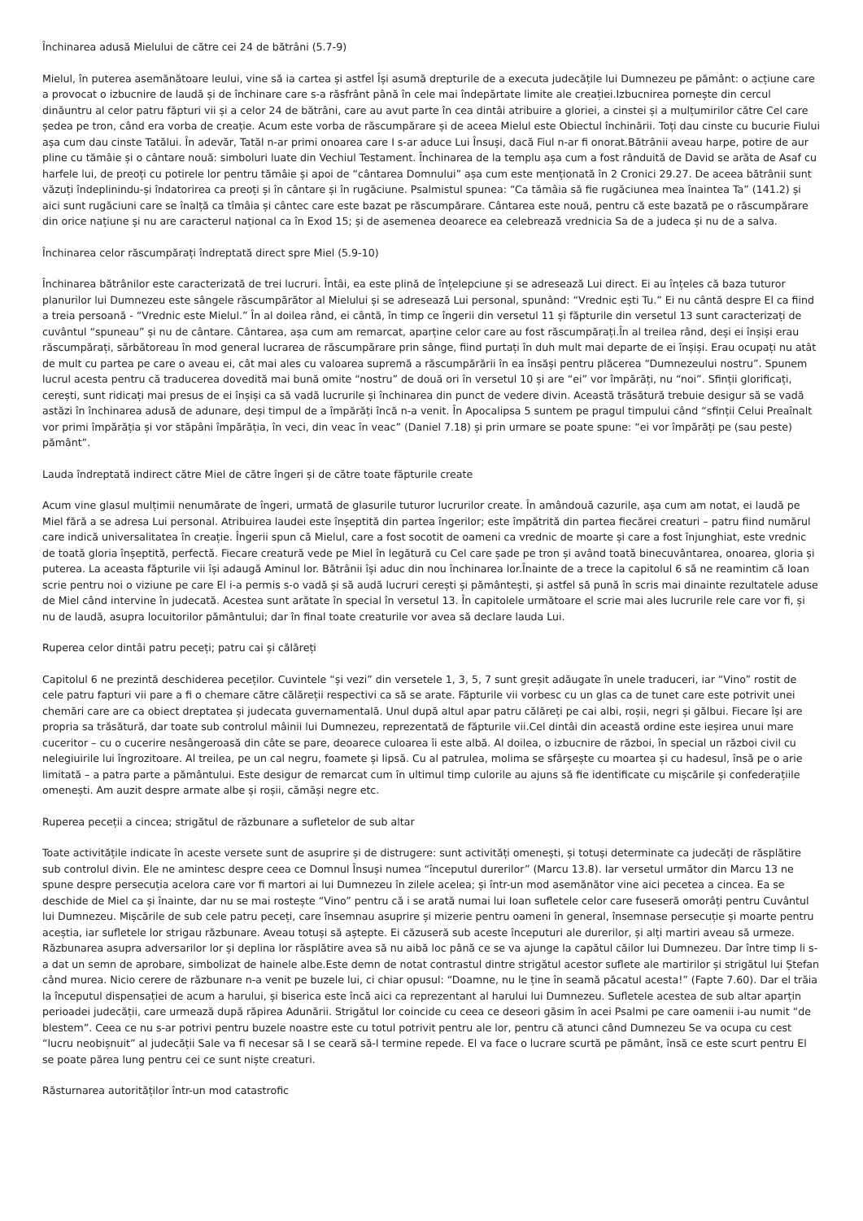Închinarea adusă Mielului de către cei 24 de bătrâni (5.7-9)
Mielul, în puterea asemănătoare leului, vine să ia cartea și astfel Își asumă drepturile de a executa judecățile lui Dumnezeu pe pământ: o acțiune care a provocat o izbucnire de laudă și de închinare care s-a răsfrânt până în cele mai îndepărtate limite ale creației.Izbucnirea pornește din cercul dinăuntru al celor patru făpturi vii și a celor 24 de bătrâni, care au avut parte în cea dintâi atribuire a gloriei, a cinstei și a mulțumirilor către Cel care ședea pe tron, când era vorba de creație. Acum este vorba de răscumpărare și de aceea Mielul este Obiectul închinării. Toți dau cinste cu bucurie Fiului așa cum dau cinste Tatălui. În adevăr, Tatăl n-ar primi onoarea care I s-ar aduce Lui Însuși, dacă Fiul n-ar fi onorat.Bătrânii aveau harpe, potire de aur pline cu tămâie și o cântare nouă: simboluri luate din Vechiul Testament. Închinarea de la templu așa cum a fost rânduită de David se arăta de Asaf cu harfele lui, de preoți cu potirele lor pentru tămâie și apoi de “cântarea Domnului” așa cum este menționată în 2 Cronici 29.27. De aceea bătrânii sunt văzuți îndeplinindu-și îndatorirea ca preoți și în cântare și în rugăciune. Psalmistul spunea: “Ca tămâia să fie rugăciunea mea înaintea Ta” (141.2) și aici sunt rugăciuni care se înalță ca tîmâia și cântec care este bazat pe răscumpărare. Cântarea este nouă, pentru că este bazată pe o răscumpărare din orice națiune și nu are caracterul național ca în Exod 15; și de asemenea deoarece ea celebrează vrednicia Sa de a judeca și nu de a salva.
Închinarea celor răscumpărați îndreptată direct spre Miel (5.9-10)
Închinarea bătrânilor este caracterizată de trei lucruri. Întâi, ea este plină de înțelepciune și se adresează Lui direct. Ei au înțeles că baza tuturor planurilor lui Dumnezeu este sângele răscumpărător al Mielului și se adresează Lui personal, spunând: “Vrednic ești Tu.” Ei nu cântă despre El ca fiind a treia persoană - “Vrednic este Mielul.” În al doilea rând, ei cântă, în timp ce îngerii din versetul 11 și făpturile din versetul 13 sunt caracterizați de cuvântul “spuneau” și nu de cântare. Cântarea, așa cum am remarcat, aparține celor care au fost răscumpărați.În al treilea rând, deși ei înșiși erau răscumpărați, sărbătoreau în mod general lucrarea de răscumpărare prin sânge, fiind purtați în duh mult mai departe de ei înșiși. Erau ocupați nu atât de mult cu partea pe care o aveau ei, cât mai ales cu valoarea supremă a răscumpărării în ea însăși pentru plăcerea “Dumnezeului nostru”. Spunem lucrul acesta pentru că traducerea dovedită mai bună omite “nostru” de două ori în versetul 10 și are “ei” vor împărăți, nu “noi”. Sfinții glorificați, cerești, sunt ridicați mai presus de ei înșiși ca să vadă lucrurile și închinarea din punct de vedere divin. Această trăsătură trebuie desigur să se vadă astăzi în închinarea adusă de adunare, deși timpul de a împărăți încă n-a venit. În Apocalipsa 5 suntem pe pragul timpului când “sfinții Celui Preaînalt vor primi împărăția și vor stăpâni împărăția, în veci, din veac în veac” (Daniel 7.18) și prin urmare se poate spune: “ei vor împărăți pe (sau peste) pământ”.
Lauda îndreptată indirect către Miel de către îngeri și de către toate făpturile create
Acum vine glasul mulțimii nenumărate de îngeri, urmată de glasurile tuturor lucrurilor create. În amândouă cazurile, așa cum am notat, ei laudă pe Miel fără a se adresa Lui personal. Atribuirea laudei este înșeptită din partea îngerilor; este împătrită din partea fiecărei creaturi – patru fiind numărul care indică universalitatea în creație. Îngerii spun că Mielul, care a fost socotit de oameni ca vrednic de moarte și care a fost înjunghiat, este vrednic de toată gloria înșeptită, perfectă. Fiecare creatură vede pe Miel în legătură cu Cel care șade pe tron și având toată binecuvântarea, onoarea, gloria și puterea. La aceasta făpturile vii își adaugă Aminul lor. Bătrânii își aduc din nou închinarea lor.Înainte de a trece la capitolul 6 să ne reamintim că Ioan scrie pentru noi o viziune pe care El i-a permis s-o vadă și să audă lucruri cerești și pământești, și astfel să pună în scris mai dinainte rezultatele aduse de Miel când intervine în judecată. Acestea sunt arătate în special în versetul 13. În capitolele următoare el scrie mai ales lucrurile rele care vor fi, și nu de laudă, asupra locuitorilor pământului; dar în final toate creaturile vor avea să declare lauda Lui.
Ruperea celor dintâi patru peceți; patru cai și călăreți
Capitolul 6 ne prezintă deschiderea peceților. Cuvintele “și vezi” din versetele 1, 3, 5, 7 sunt greșit adăugate în unele traduceri, iar “Vino” rostit de cele patru fapturi vii pare a fi o chemare către călăreții respectivi ca să se arate. Făpturile vii vorbesc cu un glas ca de tunet care este potrivit unei chemări care are ca obiect dreptatea și judecata guvernamentală. Unul după altul apar patru călăreți pe cai albi, roșii, negri și gălbui. Fiecare își are propria sa trăsătură, dar toate sub controlul mâinii lui Dumnezeu, reprezentată de făpturile vii.Cel dintâi din această ordine este ieșirea unui mare cuceritor – cu o cucerire nesângeroasă din câte se pare, deoarece culoarea îi este albă. Al doilea, o izbucnire de război, în special un război civil cu nelegiuirile lui îngrozitoare. Al treilea, pe un cal negru, foamete și lipsă. Cu al patrulea, molima se sfârșește cu moartea și cu hadesul, însă pe o arie limitată – a patra parte a pământului. Este desigur de remarcat cum în ultimul timp culorile au ajuns să fie identificate cu mișcările și confederațiile omenești. Am auzit despre armate albe și roșii, cămăși negre etc.
Ruperea peceții a cincea; strigătul de răzbunare a sufletelor de sub altar
Toate activitățile indicate în aceste versete sunt de asuprire și de distrugere: sunt activități omenești, și totuși determinate ca judecăți de răsplătire sub controlul divin. Ele ne amintesc despre ceea ce Domnul Însuși numea “începutul durerilor” (Marcu 13.8). Iar versetul următor din Marcu 13 ne spune despre persecuția acelora care vor fi martori ai lui Dumnezeu în zilele acelea; și într-un mod asemănător vine aici pecetea a cincea. Ea se deschide de Miel ca și înainte, dar nu se mai rostește “Vino” pentru că i se arată numai lui Ioan sufletele celor care fuseseră omorâți pentru Cuvântul lui Dumnezeu. Mișcările de sub cele patru peceți, care însemnau asuprire și mizerie pentru oameni în general, însemnase persecuție și moarte pentru aceștia, iar sufletele lor strigau răzbunare. Aveau totuși să aștepte. Ei căzuseră sub aceste începuturi ale durerilor, și alți martiri aveau să urmeze. Răzbunarea asupra adversarilor lor și deplina lor răsplătire avea să nu aibă loc până ce se va ajunge la capătul căilor lui Dumnezeu. Dar între timp li s-a dat un semn de aprobare, simbolizat de hainele albe.Este demn de notat contrastul dintre strigătul acestor suflete ale martirilor și strigătul lui Ștefan când murea. Nicio cerere de răzbunare n-a venit pe buzele lui, ci chiar opusul: “Doamne, nu le ține în seamă păcatul acesta!” (Fapte 7.60). Dar el trăia la începutul dispensației de acum a harului, și biserica este încă aici ca reprezentant al harului lui Dumnezeu. Sufletele acestea de sub altar aparțin perioadei judecății, care urmează după răpirea Adunării. Strigătul lor coincide cu ceea ce deseori găsim în acei Psalmi pe care oamenii i-au numit “de blestem”. Ceea ce nu s-ar potrivi pentru buzele noastre este cu totul potrivit pentru ale lor, pentru că atunci când Dumnezeu Se va ocupa cu cest “lucru neobișnuit” al judecății Sale va fi necesar să I se ceară să-l termine repede. El va face o lucrare scurtă pe pământ, însă ce este scurt pentru El se poate părea lung pentru cei ce sunt niște creaturi.
Răsturnarea autorităților într-un mod catastrofic